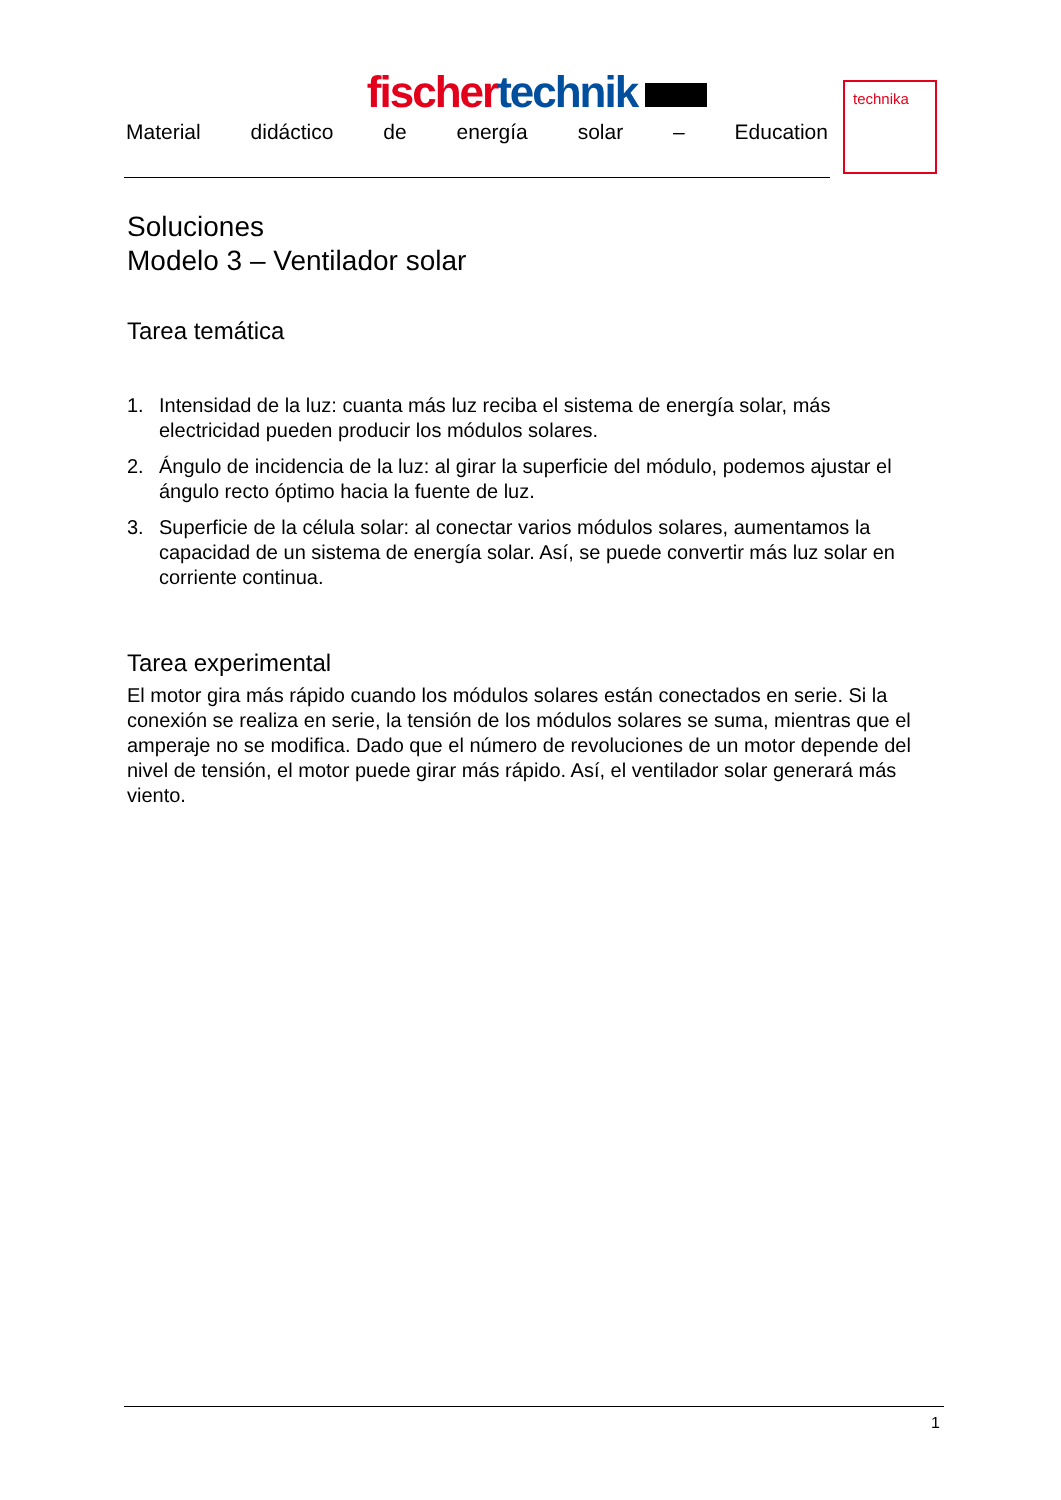fischer technik
Material didáctico de energía solar – Education
technika
Soluciones
Modelo 3 – Ventilador solar
Tarea temática
1. Intensidad de la luz: cuanta más luz reciba el sistema de energía solar, más electricidad pueden producir los módulos solares.
2. Ángulo de incidencia de la luz: al girar la superficie del módulo, podemos ajustar el ángulo recto óptimo hacia la fuente de luz.
3. Superficie de la célula solar: al conectar varios módulos solares, aumentamos la capacidad de un sistema de energía solar. Así, se puede convertir más luz solar en corriente continua.
Tarea experimental
El motor gira más rápido cuando los módulos solares están conectados en serie. Si la conexión se realiza en serie, la tensión de los módulos solares se suma, mientras que el amperaje no se modifica. Dado que el número de revoluciones de un motor depende del nivel de tensión, el motor puede girar más rápido. Así, el ventilador solar generará más viento.
1